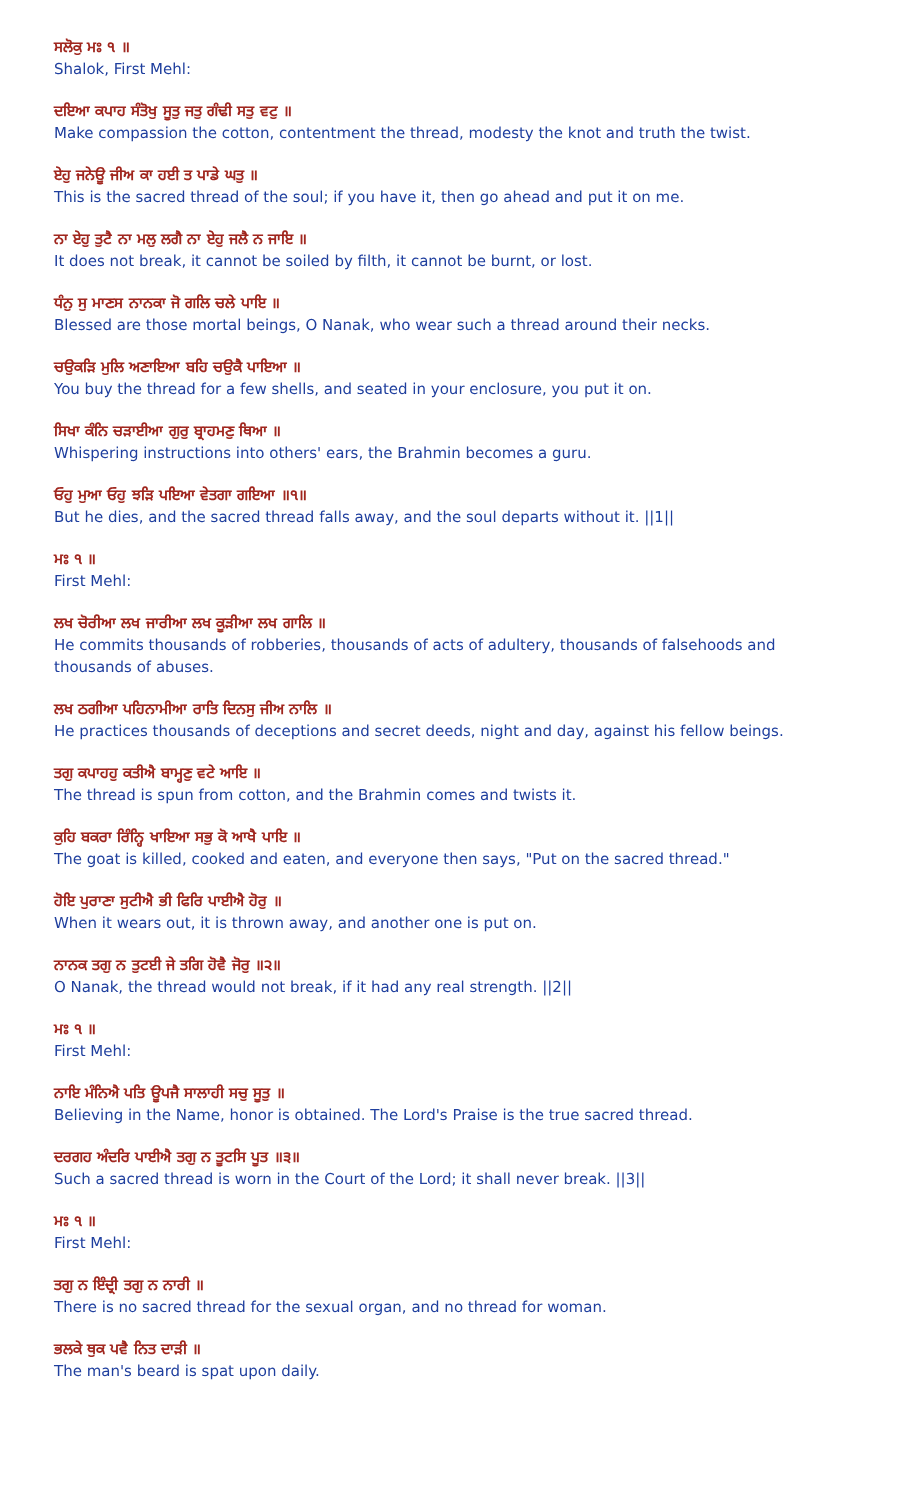ਸਲੋਕੁ ਮਃ ੧ ॥
Shalok, First Mehl:
ਦਇਆ ਕਪਾਹ ਸੰਤੋਖੁ ਸੂਤੁ ਜਤੁ ਗੰਢੀ ਸਤੁ ਵਟੁ ॥
Make compassion the cotton, contentment the thread, modesty the knot and truth the twist.
ਏਹੁ ਜਨੇਊ ਜੀਅ ਕਾ ਹਈ ਤ ਪਾਡੇ ਘਤੁ ॥
This is the sacred thread of the soul; if you have it, then go ahead and put it on me.
ਨਾ ਏਹੁ ਤੁਟੈ ਨਾ ਮਲੁ ਲਗੈ ਨਾ ਏਹੁ ਜਲੈ ਨ ਜਾਇ ॥
It does not break, it cannot be soiled by filth, it cannot be burnt, or lost.
ਧੰਨੁ ਸੁ ਮਾਣਸ ਨਾਨਕਾ ਜੋ ਗਲਿ ਚਲੇ ਪਾਇ ॥
Blessed are those mortal beings, O Nanak, who wear such a thread around their necks.
ਚਉਕੜਿ ਮੁਲਿ ਅਣਾਇਆ ਬਹਿ ਚਉਕੈ ਪਾਇਆ ॥
You buy the thread for a few shells, and seated in your enclosure, you put it on.
ਸਿਖਾ ਕੰਨਿ ਚੜਾਈਆ ਗੁਰੁ ਬ੍ਰਾਹਮਣੁ ਥਿਆ ॥
Whispering instructions into others' ears, the Brahmin becomes a guru.
ਓਹੁ ਮੁਆ ਓਹੁ ਝੜਿ ਪਇਆ ਵੇਤਗਾ ਗਇਆ ॥੧॥
But he dies, and the sacred thread falls away, and the soul departs without it. ||1||
ਮਃ ੧ ॥
First Mehl:
ਲਖ ਚੋਰੀਆ ਲਖ ਜਾਰੀਆ ਲਖ ਕੂੜੀਆ ਲਖ ਗਾਲਿ ॥
He commits thousands of robberies, thousands of acts of adultery, thousands of falsehoods and thousands of abuses.
ਲਖ ਠਗੀਆ ਪਹਿਨਾਮੀਆ ਰਾਤਿ ਦਿਨਸੁ ਜੀਅ ਨਾਲਿ ॥
He practices thousands of deceptions and secret deeds, night and day, against his fellow beings.
ਤਗੁ ਕਪਾਹਹੁ ਕਤੀਐ ਬਾਮ੍ਹਣੁ ਵਟੇ ਆਇ ॥
The thread is spun from cotton, and the Brahmin comes and twists it.
ਕੁਹਿ ਬਕਰਾ ਰਿੰਨ੍ਹਿ ਖਾਇਆ ਸਭੁ ਕੋ ਆਖੈ ਪਾਇ ॥
The goat is killed, cooked and eaten, and everyone then says, "Put on the sacred thread."
ਹੋਇ ਪੁਰਾਣਾ ਸੁਟੀਐ ਭੀ ਫਿਰਿ ਪਾਈਐ ਹੋਰੁ ॥
When it wears out, it is thrown away, and another one is put on.
ਨਾਨਕ ਤਗੁ ਨ ਤੁਟਈ ਜੇ ਤਗਿ ਹੋਵੈ ਜੋਰੁ ॥੨॥
O Nanak, the thread would not break, if it had any real strength. ||2||
ਮਃ ੧ ॥
First Mehl:
ਨਾਇ ਮੰਨਿਐ ਪਤਿ ਊਪਜੈ ਸਾਲਾਹੀ ਸਚੁ ਸੂਤੁ ॥
Believing in the Name, honor is obtained. The Lord's Praise is the true sacred thread.
ਦਰਗਹ ਅੰਦਰਿ ਪਾਈਐ ਤਗੁ ਨ ਤੂਟਸਿ ਪੂਤ ॥੩॥
Such a sacred thread is worn in the Court of the Lord; it shall never break. ||3||
ਮਃ ੧ ॥
First Mehl:
ਤਗੁ ਨ ਇੰਦ੍ਰੀ ਤਗੁ ਨ ਨਾਰੀ ॥
There is no sacred thread for the sexual organ, and no thread for woman.
ਭਲਕੇ ਥੁਕ ਪਵੈ ਨਿਤ ਦਾੜੀ ॥
The man's beard is spat upon daily.